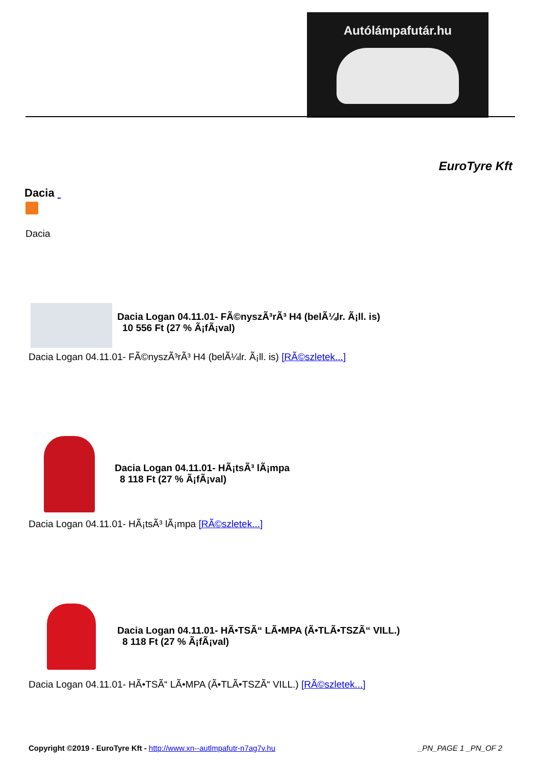Autólámpafutár.hu
EuroTyre Kft
Dacia
Dacia
Dacia Logan 04.11.01- FÃ©nyszÃ³rÃ³ H4 (belÃ¼lr. Ã¡ll. is)
10 556 Ft (27 % Ã¡fÃ¡val)
Dacia Logan 04.11.01- FÃ©nyszÃ³rÃ³ H4 (belÃ¼lr. Ã¡ll. is) [RÃ©szletek...]
Dacia Logan 04.11.01- HÃ¡tsÃ³ lÃ¡mpa
8 118 Ft (27 % Ã¡fÃ¡val)
Dacia Logan 04.11.01- HÃ¡tsÃ³ lÃ¡mpa [RÃ©szletek...]
Dacia Logan 04.11.01- HÃ•TSÃ“ LÃ•MPA (Ã•TLÃ•TSZÃ“ VILL.)
8 118 Ft (27 % Ã¡fÃ¡val)
Dacia Logan 04.11.01- HÃ•TSÃ“ LÃ•MPA (Ã•TLÃ•TSZÃ“ VILL.) [RÃ©szletek...]
Copyright ©2019 - EuroTyre Kft - http://www.xn--autlmpafutr-n7ag7v.hu
_PN_PAGE 1 _PN_OF 2